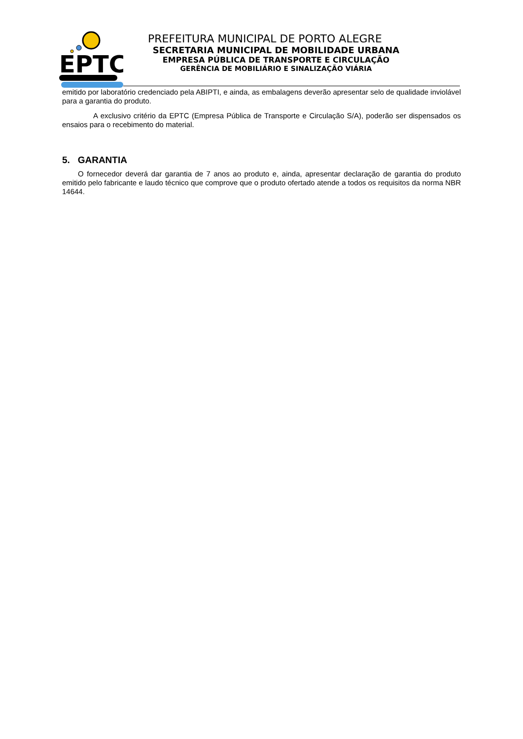EPTC
PREFEITURA MUNICIPAL DE PORTO ALEGRE
SECRETARIA MUNICIPAL DE MOBILIDADE URBANA
EMPRESA PÚBLICA DE TRANSPORTE E CIRCULAÇÃO
GERÊNCIA DE MOBILIÁRIO E SINALIZAÇÃO VIÁRIA
emitido por laboratório credenciado pela ABIPTI, e ainda, as embalagens deverão apresentar selo de qualidade inviolável para a garantia do produto.
A exclusivo critério da EPTC (Empresa Pública de Transporte e Circulação S/A), poderão ser dispensados os ensaios para o recebimento do material.
5. GARANTIA
O fornecedor deverá dar garantia de 7 anos ao produto e, ainda, apresentar declaração de garantia do produto emitido pelo fabricante e laudo técnico que comprove que o produto ofertado atende a todos os requisitos da norma NBR 14644.